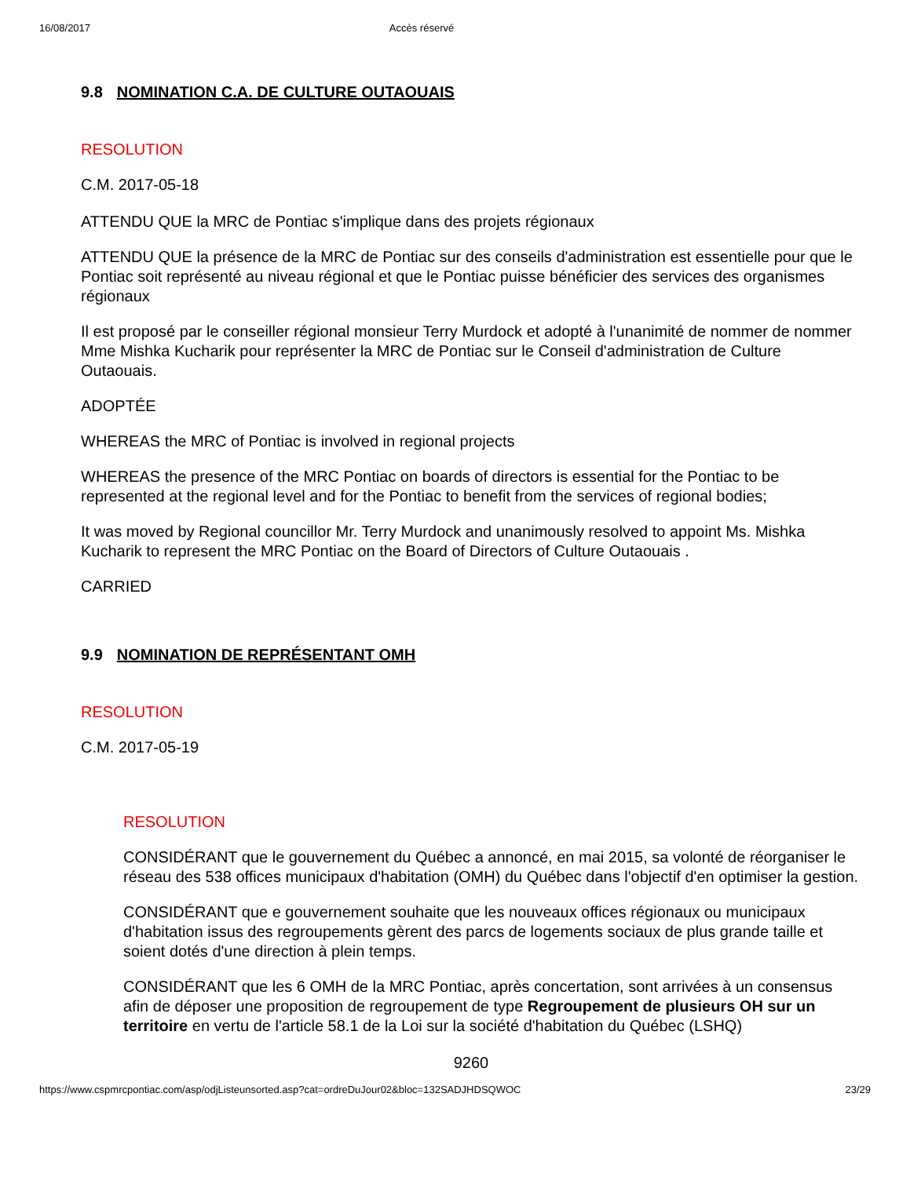16/08/2017 Accès réservé
9.8 NOMINATION C.A. DE CULTURE OUTAOUAIS
RESOLUTION
C.M. 2017-05-18
ATTENDU QUE la MRC de Pontiac s'implique dans des projets régionaux
ATTENDU QUE la présence de la MRC de Pontiac sur des conseils d'administration est essentielle pour que le Pontiac soit représenté au niveau régional et que le Pontiac puisse bénéficier des services des organismes régionaux
Il est proposé par le conseiller régional monsieur Terry Murdock et adopté à l'unanimité de nommer de nommer Mme Mishka Kucharik pour représenter la MRC de Pontiac sur le Conseil d'administration de Culture Outaouais.
ADOPTÉE
WHEREAS the MRC of Pontiac is involved in regional projects
WHEREAS the presence of the MRC Pontiac on boards of directors is essential for the Pontiac to be represented at the regional level and for the Pontiac to benefit from the services of regional bodies;
It was moved by Regional councillor Mr. Terry Murdock and unanimously resolved to appoint Ms. Mishka Kucharik to represent the MRC Pontiac on the Board of Directors of Culture Outaouais .
CARRIED
9.9 NOMINATION DE REPRÉSENTANT OMH
RESOLUTION
C.M. 2017-05-19
RESOLUTION
CONSIDÉRANT que le gouvernement du Québec a annoncé, en mai 2015, sa volonté de réorganiser le réseau des 538 offices municipaux d'habitation (OMH) du Québec dans l'objectif d'en optimiser la gestion.
CONSIDÉRANT que e gouvernement souhaite que les nouveaux offices régionaux ou municipaux d'habitation issus des regroupements gèrent des parcs de logements sociaux de plus grande taille et soient dotés d'une direction à plein temps.
CONSIDÉRANT que les 6 OMH de la MRC Pontiac, après concertation, sont arrivées à un consensus afin de déposer une proposition de regroupement de type Regroupement de plusieurs OH sur un territoire en vertu de l'article 58.1 de la Loi sur la société d'habitation du Québec (LSHQ)
9260
https://www.cspmrcpontiac.com/asp/odjListeunsorted.asp?cat=ordreDuJour02&bloc=132SADJHDSQWOC 23/29